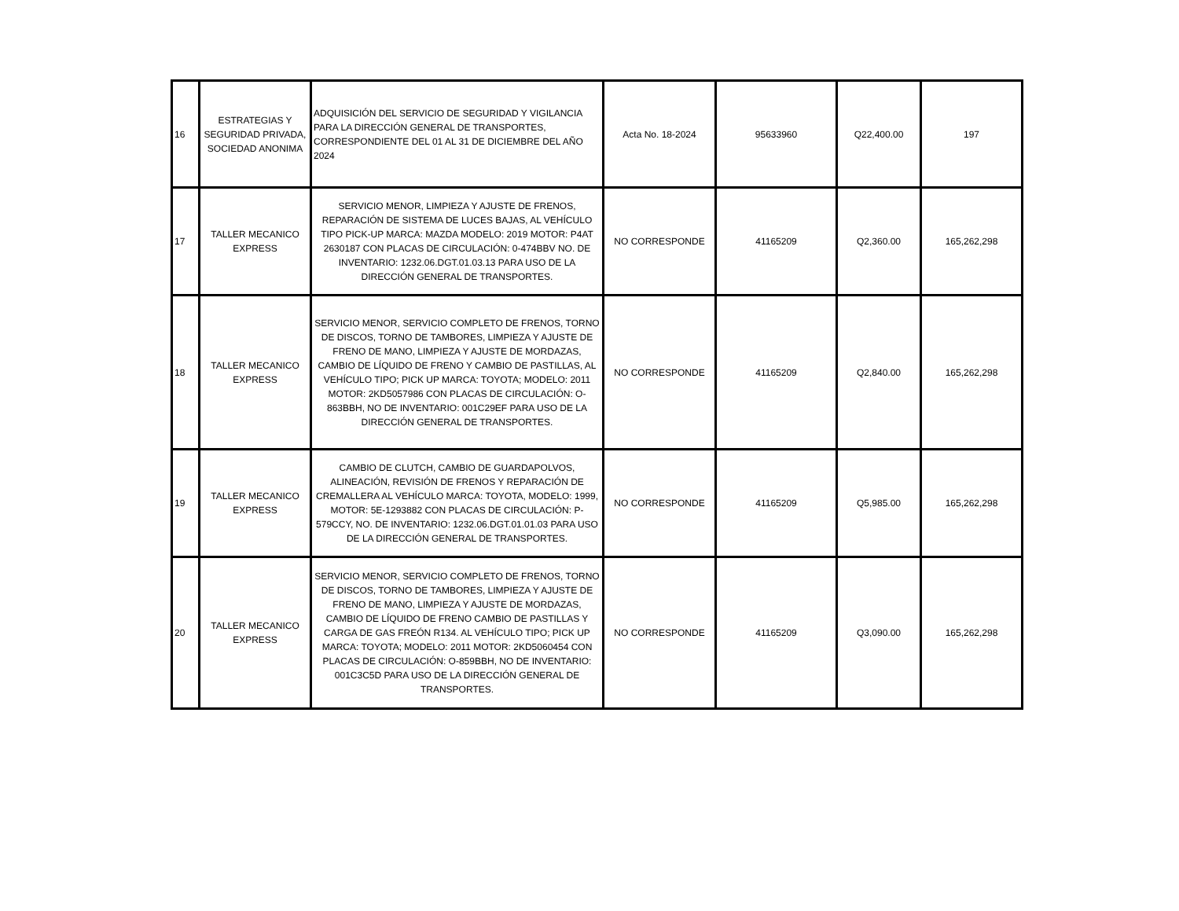| 16 | ESTRATEGIAS Y SEGURIDAD PRIVADA, SOCIEDAD ANONIMA | ADQUISICIÓN DEL SERVICIO DE SEGURIDAD Y VIGILANCIA PARA LA DIRECCIÓN GENERAL DE TRANSPORTES, CORRESPONDIENTE DEL 01 AL 31 DE DICIEMBRE DEL AÑO 2024 | Acta No. 18-2024 | 95633960 | Q22,400.00 | 197 |
| 17 | TALLER MECANICO EXPRESS | SERVICIO MENOR, LIMPIEZA Y AJUSTE DE FRENOS, REPARACIÓN DE SISTEMA DE LUCES BAJAS, AL VEHÍCULO TIPO PICK-UP MARCA: MAZDA MODELO: 2019 MOTOR: P4AT 2630187 CON PLACAS DE CIRCULACIÓN: 0-474BBV NO. DE INVENTARIO: 1232.06.DGT.01.03.13 PARA USO DE LA DIRECCIÓN GENERAL DE TRANSPORTES. | NO CORRESPONDE | 41165209 | Q2,360.00 | 165,262,298 |
| 18 | TALLER MECANICO EXPRESS | SERVICIO MENOR, SERVICIO COMPLETO DE FRENOS, TORNO DE DISCOS, TORNO DE TAMBORES, LIMPIEZA Y AJUSTE DE FRENO DE MANO, LIMPIEZA Y AJUSTE DE MORDAZAS, CAMBIO DE LÍQUIDO DE FRENO Y CAMBIO DE PASTILLAS, AL VEHÍCULO TIPO; PICK UP MARCA: TOYOTA; MODELO: 2011 MOTOR: 2KD5057986 CON PLACAS DE CIRCULACIÓN: O-863BBH, NO DE INVENTARIO: 001C29EF PARA USO DE LA DIRECCIÓN GENERAL DE TRANSPORTES. | NO CORRESPONDE | 41165209 | Q2,840.00 | 165,262,298 |
| 19 | TALLER MECANICO EXPRESS | CAMBIO DE CLUTCH, CAMBIO DE GUARDAPOLVOS, ALINEACIÓN, REVISIÓN DE FRENOS Y REPARACIÓN DE CREMALLERA AL VEHÍCULO MARCA: TOYOTA, MODELO: 1999, MOTOR: 5E-1293882 CON PLACAS DE CIRCULACIÓN: P-579CCY, NO. DE INVENTARIO: 1232.06.DGT.01.01.03 PARA USO DE LA DIRECCIÓN GENERAL DE TRANSPORTES. | NO CORRESPONDE | 41165209 | Q5,985.00 | 165,262,298 |
| 20 | TALLER MECANICO EXPRESS | SERVICIO MENOR, SERVICIO COMPLETO DE FRENOS, TORNO DE DISCOS, TORNO DE TAMBORES, LIMPIEZA Y AJUSTE DE FRENO DE MANO, LIMPIEZA Y AJUSTE DE MORDAZAS, CAMBIO DE LÍQUIDO DE FRENO CAMBIO DE PASTILLAS Y CARGA DE GAS FREÓN R134. AL VEHÍCULO TIPO; PICK UP MARCA: TOYOTA; MODELO: 2011 MOTOR: 2KD5060454 CON PLACAS DE CIRCULACIÓN: O-859BBH, NO DE INVENTARIO: 001C3C5D PARA USO DE LA DIRECCIÓN GENERAL DE TRANSPORTES. | NO CORRESPONDE | 41165209 | Q3,090.00 | 165,262,298 |